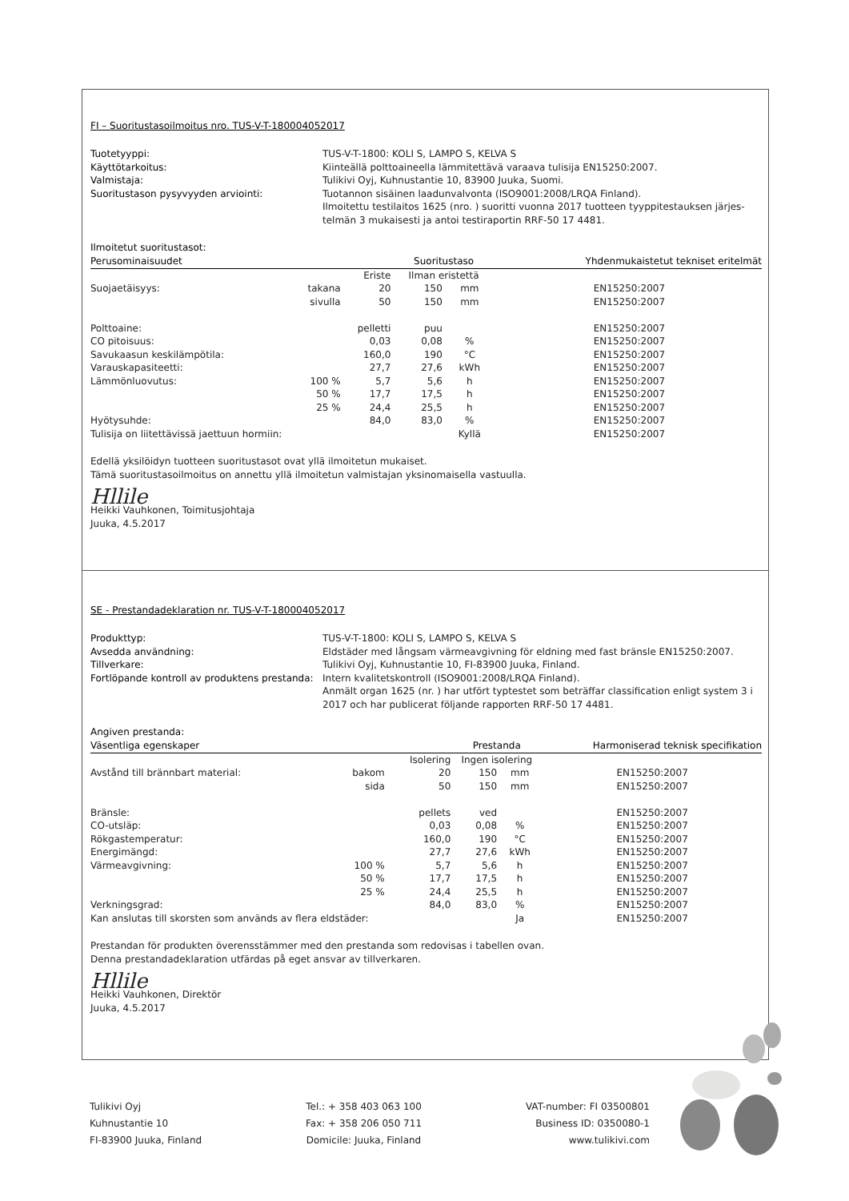FI – Suoritustasoilmoitus nro. TUS-V-T-180004052017
Tuotetyyppi: TUS-V-T-1800: KOLI S, LAMPO S, KELVA S Käyttötarkoitus: Kiinteällä polttoaineella lämmitettävä varaava tulisija EN15250:2007. Valmistaja: Tulikivi Oyj, Kuhnustantie 10, 83900 Juuka, Suomi. Suoritustason pysyvyyden arviointi: Tuotannon sisäinen laadunvalvonta (ISO9001:2008/LRQA Finland).
Ilmoitettu testilaitos 1625 (nro. ) suoritti vuonna 2017 tuotteen tyyppitestauksen järjes-
telmän 3 mukaisesti ja antoi testiraportin RRF-50 17 4481.
Ilmoitetut suoritustasot:
| Perusominaisuudet | | | Suoritustaso | | Yhdenmukaistetut tekniset eritelmät |
| --- | --- | --- | --- | --- | --- |
| | | Eriste | Ilman eristettä | | |
| Suojaetäisyys: | takana | 20 | 150 | mm | EN15250:2007 |
| | sivulla | 50 | 150 | mm | EN15250:2007 |
| Polttoaine: | | pelletti | puu | | EN15250:2007 |
| CO pitoisuus: | | 0,03 | 0,08 | % | EN15250:2007 |
| Savukaasun keskilämpötila: | | 160,0 | 190 | °C | EN15250:2007 |
| Varauskapasiteetti: | | 27,7 | 27,6 | kWh | EN15250:2007 |
| Lämmönluovutus: | 100 % | 5,7 | 5,6 | h | EN15250:2007 |
| | 50 % | 17,7 | 17,5 | h | EN15250:2007 |
| | 25 % | 24,4 | 25,5 | h | EN15250:2007 |
| Hyötysuhde: | | 84,0 | 83,0 | % | EN15250:2007 |
| Tulisija on liitettävissä jaettuun hormiin: | | | | Kyllä | EN15250:2007 |
Edellä yksilöidyn tuotteen suoritustasot ovat yllä ilmoitetun mukaiset.
Tämä suoritustasoilmoitus on annettu yllä ilmoitetun valmistajan yksinomaisella vastuulla.
Hllile
Heikki Vauhkonen, Toimitusjohtaja
Juuka, 4.5.2017
SE - Prestandadeklaration nr. TUS-V-T-180004052017
Produkttyp: TUS-V-T-1800: KOLI S, LAMPO S, KELVA S Avsedda användning: Eldstäder med långsam värmeavgivning för eldning med fast bränsle EN15250:2007. Tillverkare: Tulikivi Oyj, Kuhnustantie 10, FI-83900 Juuka, Finland. Fortlöpande kontroll av produktens prestanda: Intern kvalitetskontroll (ISO9001:2008/LRQA Finland).
Anmält organ 1625 (nr. ) har utfört typtestet som beträffar classification enligt system 3 i
2017 och har publicerat följande rapporten RRF-50 17 4481.
Angiven prestanda:
| Väsentliga egenskaper | | | Prestanda | | Harmoniserad teknisk specifikation |
| --- | --- | --- | --- | --- | --- |
| | | Isolering | Ingen isolering | | |
| Avstånd till brännbart material: | bakom | 20 | 150 | mm | EN15250:2007 |
| | sida | 50 | 150 | mm | EN15250:2007 |
| Bränsle: | | pellets | ved | | EN15250:2007 |
| CO-utsläp: | | 0,03 | 0,08 | % | EN15250:2007 |
| Rökgastemperatur: | | 160,0 | 190 | °C | EN15250:2007 |
| Energimängd: | | 27,7 | 27,6 | kWh | EN15250:2007 |
| Värmeavgivning: | 100 % | 5,7 | 5,6 | h | EN15250:2007 |
| | 50 % | 17,7 | 17,5 | h | EN15250:2007 |
| | 25 % | 24,4 | 25,5 | h | EN15250:2007 |
| Verkningsgrad: | | 84,0 | 83,0 | % | EN15250:2007 |
| Kan anslutas till skorsten som används av flera eldstäder: | | | | Ja | EN15250:2007 |
Prestandan för produkten överensstämmer med den prestanda som redovisas i tabellen ovan.
Denna prestandadeklaration utfärdas på eget ansvar av tillverkaren.
Hllile
Heikki Vauhkonen, Direktör
Juuka, 4.5.2017
Tulikivi Oyj
Kuhnustantie 10
FI-83900 Juuka, Finland
Tel.: + 358 403 063 100
Fax: + 358 206 050 711
Domicile: Juuka, Finland
VAT-number: FI 03500801
Business ID: 0350080-1
www.tulikivi.com